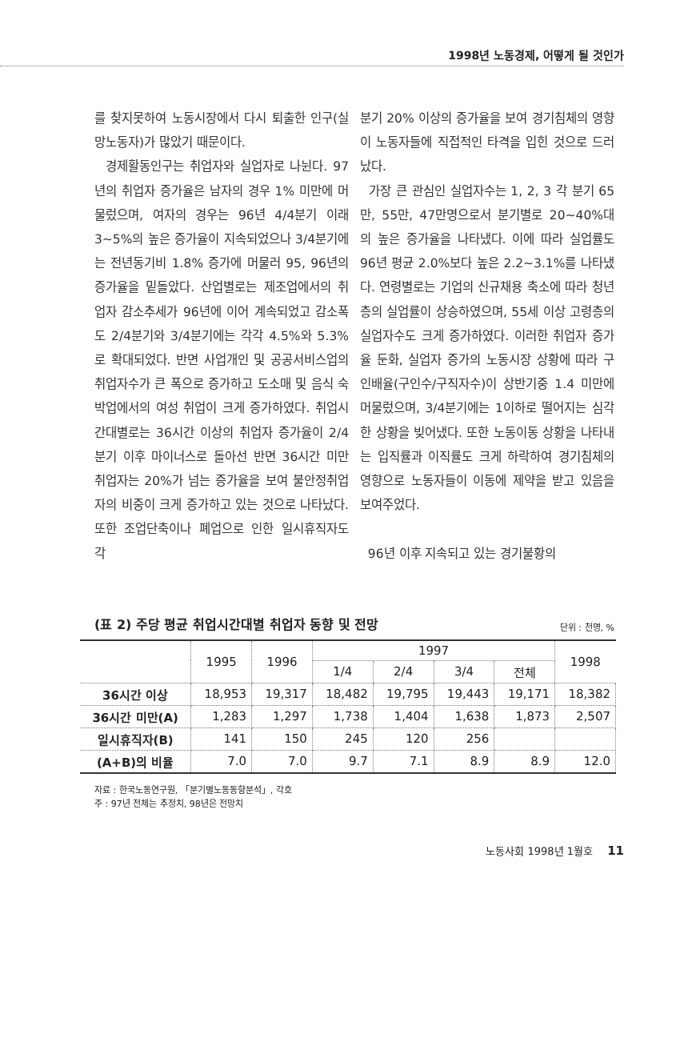1998년 노동경제, 어떻게 될 것인가
를 찾지못하여 노동시장에서 다시 퇴출한 인구(실망노동자)가 많았기 때문이다.
경제활동인구는 취업자와 실업자로 나뉜다. 97년의 취업자 증가율은 남자의 경우 1% 미만에 머물렀으며, 여자의 경우는 96년 4/4분기 이래 3~5%의 높은 증가율이 지속되었으나 3/4분기에는 전년동기비 1.8% 증가에 머물러 95, 96년의 증가율을 밑돌았다. 산업별로는 제조업에서의 취업자 감소추세가 96년에 이어 계속되었고 감소폭도 2/4분기와 3/4분기에는 각각 4.5%와 5.3%로 확대되었다. 반면 사업개인 및 공공서비스업의 취업자수가 큰 폭으로 증가하고 도소매 및 음식 숙박업에서의 여성 취업이 크게 증가하였다. 취업시간대별로는 36시간 이상의 취업자 증가율이 2/4분기 이후 마이너스로 돌아선 반면 36시간 미만 취업자는 20%가 넘는 증가율을 보여 불안정취업자의 비중이 크게 증가하고 있는 것으로 나타났다. 또한 조업단축이나 폐업으로 인한 일시휴직자도 각
분기 20% 이상의 증가율을 보여 경기침체의 영향이 노동자들에 직접적인 타격을 입힌 것으로 드러났다.
가장 큰 관심인 실업자수는 1, 2, 3 각 분기 65만, 55만, 47만명으로서 분기별로 20~40%대의 높은 증가율을 나타냈다. 이에 따라 실업률도 96년 평균 2.0%보다 높은 2.2~3.1%를 나타냈다. 연령별로는 기업의 신규채용 축소에 따라 청년층의 실업률이 상승하였으며, 55세 이상 고령층의 실업자수도 크게 증가하였다. 이러한 취업자 증가율 둔화, 실업자 증가의 노동시장 상황에 따라 구인배율(구인수/구직자수)이 상반기중 1.4 미만에 머물렀으며, 3/4분기에는 1이하로 떨어지는 심각한 상황을 빚어냈다. 또한 노동이동 상황을 나타내는 입직률과 이직률도 크게 하락하여 경기침체의 영향으로 노동자들이 이동에 제약을 받고 있음을 보여주었다.
96년 이후 지속되고 있는 경기불황의
(표 2) 주당 평균 취업시간대별 취업자 동향 및 전망 단위 : 천명, %
| | 1995 | 1996 | 1997 | | | | 1998 |
| --- | --- | --- | --- | --- | --- | --- | --- |
| | | | 1/4 | 2/4 | 3/4 | 전체 | |
| 36시간 이상 | 18,953 | 19,317 | 18,482 | 19,795 | 19,443 | 19,171 | 18,382 |
| 36시간 미만(A) | 1,283 | 1,297 | 1,738 | 1,404 | 1,638 | 1,873 | 2,507 |
| 일시휴직자(B) | 141 | 150 | 245 | 120 | 256 | | |
| (A+B)의 비율 | 7.0 | 7.0 | 9.7 | 7.1 | 8.9 | 8.9 | 12.0 |
자료 : 한국노동연구원, 「분기별노동동향분석」, 각호
주 : 97년 전체는 추정치, 98년은 전망치
노동사회 1998년 1월호 11